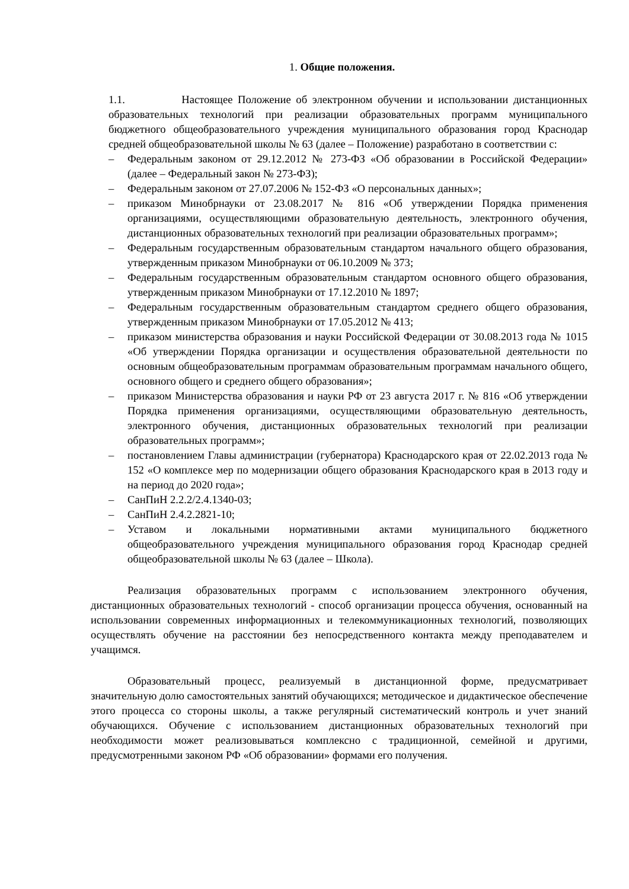1. Общие положения.
1.1. Настоящее Положение об электронном обучении и использовании дистанционных образовательных технологий при реализации образовательных программ муниципального бюджетного общеобразовательного учреждения муниципального образования город Краснодар средней общеобразовательной школы № 63 (далее – Положение) разработано в соответствии с:
– Федеральным законом от 29.12.2012 № 273-ФЗ «Об образовании в Российской Федерации» (далее – Федеральный закон № 273-ФЗ);
– Федеральным законом от 27.07.2006 № 152-ФЗ «О персональных данных»;
– приказом Минобрнауки от 23.08.2017 № 816 «Об утверждении Порядка применения организациями, осуществляющими образовательную деятельность, электронного обучения, дистанционных образовательных технологий при реализации образовательных программ»;
– Федеральным государственным образовательным стандартом начального общего образования, утвержденным приказом Минобрнауки от 06.10.2009 № 373;
– Федеральным государственным образовательным стандартом основного общего образования, утвержденным приказом Минобрнауки от 17.12.2010 № 1897;
– Федеральным государственным образовательным стандартом среднего общего образования, утвержденным приказом Минобрнауки от 17.05.2012 № 413;
– приказом министерства образования и науки Российской Федерации от 30.08.2013 года № 1015 «Об утверждении Порядка организации и осуществления образовательной деятельности по основным общеобразовательным программам образовательным программам начального общего, основного общего и среднего общего образования»;
– приказом Министерства образования и науки РФ от 23 августа 2017 г. № 816 «Об утверждении Порядка применения организациями, осуществляющими образовательную деятельность, электронного обучения, дистанционных образовательных технологий при реализации образовательных программ»;
– постановлением Главы администрации (губернатора) Краснодарского края от 22.02.2013 года № 152 «О комплексе мер по модернизации общего образования Краснодарского края в 2013 году и на период до 2020 года»;
– СанПиН 2.2.2/2.4.1340-03;
– СанПиН 2.4.2.2821-10;
– Уставом и локальными нормативными актами муниципального бюджетного общеобразовательного учреждения муниципального образования город Краснодар средней общеобразовательной школы № 63 (далее – Школа).
Реализация образовательных программ с использованием электронного обучения, дистанционных образовательных технологий - способ организации процесса обучения, основанный на использовании современных информационных и телекоммуникационных технологий, позволяющих осуществлять обучение на расстоянии без непосредственного контакта между преподавателем и учащимся.
Образовательный процесс, реализуемый в дистанционной форме, предусматривает значительную долю самостоятельных занятий обучающихся; методическое и дидактическое обеспечение этого процесса со стороны школы, а также регулярный систематический контроль и учет знаний обучающихся. Обучение с использованием дистанционных образовательных технологий при необходимости может реализовываться комплексно с традиционной, семейной и другими, предусмотренными законом РФ «Об образовании» формами его получения.